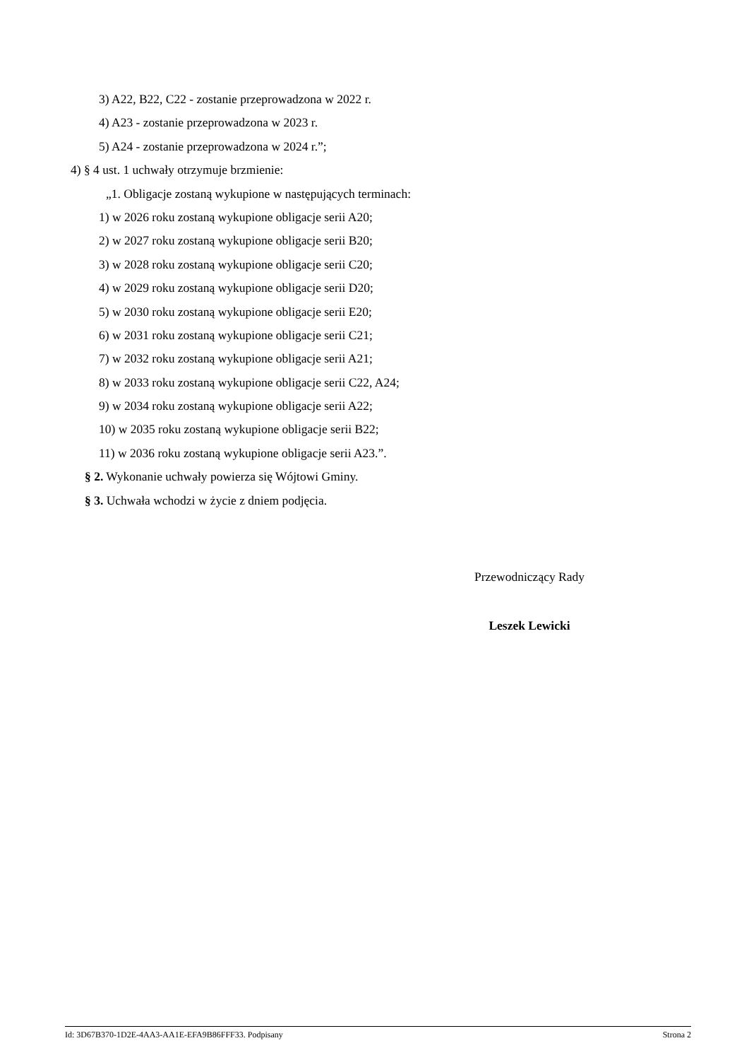3) A22, B22, C22 - zostanie przeprowadzona w 2022 r.
4) A23 - zostanie przeprowadzona w 2023 r.
5) A24 - zostanie przeprowadzona w 2024 r.”;
4) § 4 ust. 1 uchwały otrzymuje brzmienie:
„1. Obligacje zostaną wykupione w następujących terminach:
1) w 2026 roku zostaną wykupione obligacje serii A20;
2) w 2027 roku zostaną wykupione obligacje serii B20;
3) w 2028 roku zostaną wykupione obligacje serii C20;
4) w 2029 roku zostaną wykupione obligacje serii D20;
5) w 2030 roku zostaną wykupione obligacje serii E20;
6) w 2031 roku zostaną wykupione obligacje serii C21;
7) w 2032 roku zostaną wykupione obligacje serii A21;
8) w 2033 roku zostaną wykupione obligacje serii C22, A24;
9) w 2034 roku zostaną wykupione obligacje serii A22;
10) w 2035 roku zostaną wykupione obligacje serii B22;
11) w 2036 roku zostaną wykupione obligacje serii A23.”.
§ 2. Wykonanie uchwały powierza się Wójtowi Gminy.
§ 3. Uchwała wchodzi w życie z dniem podjęcia.
Przewodniczący Rady
Leszek Lewicki
Id: 3D67B370-1D2E-4AA3-AA1E-EFA9B86FFF33. Podpisany Strona 2